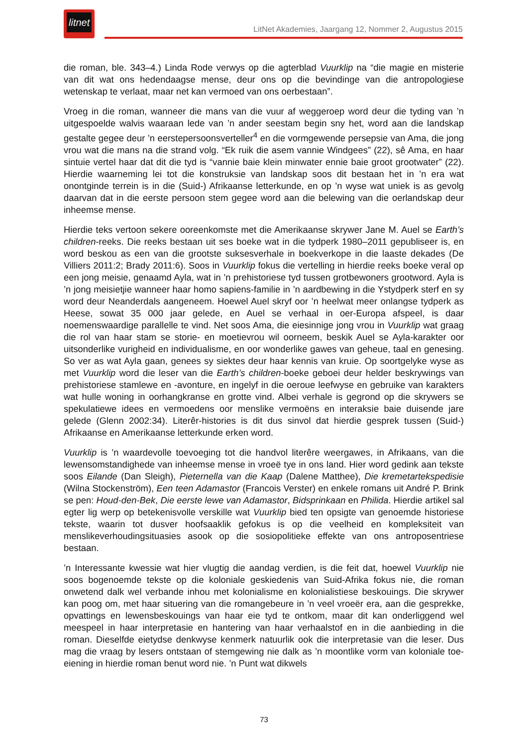litnet
LitNet Akademies, Jaargang 12, Nommer 2, Augustus 2015
die roman, ble. 343–4.) Linda Rode verwys op die agterblad Vuurklip na “die magie en misterie van dit wat ons hedendaagse mense, deur ons op die bevindinge van die antropologiese wetenskap te verlaat, maar net kan vermoed van ons oerbestaan”.
Vroeg in die roman, wanneer die mans van die vuur af weggeroep word deur die tyding van ’n uitgespoelde walvis waaraan lede van ’n ander seestam begin sny het, word aan die landskap gestalte gegee deur ’n eerstepersoonsverteller<sup>4</sup> en die vormgewende persepsie van Ama, die jong vrou wat die mans na die strand volg. “Ek ruik die asem vannie Windgees” (22), sê Ama, en haar sintuie vertel haar dat dit die tyd is “vannie baie klein minwater ennie baie groot grootwater” (22). Hierdie waarneming lei tot die konstruksie van landskap soos dit bestaan het in ’n era wat onontginde terrein is in die (Suid-) Afrikaanse letterkunde, en op ’n wyse wat uniek is as gevolg daarvan dat in die eerste persoon stem gegee word aan die belewing van die oerlandskap deur inheemse mense.
Hierdie teks vertoon sekere ooreenkomste met die Amerikaanse skrywer Jane M. Auel se Earth’s children-reeks. Die reeks bestaan uit ses boeke wat in die tydperk 1980–2011 gepubliseer is, en word beskou as een van die grootste suksesverhale in boekverkope in die laaste dekades (De Villiers 2011:2; Brady 2011:6). Soos in Vuurklip fokus die vertelling in hierdie reeks boeke veral op een jong meisie, genaamd Ayla, wat in ’n prehistoriese tyd tussen grotbewoners grootword. Ayla is ’n jong meisietjie wanneer haar homo sapiens-familie in ’n aardbewing in die Ystydperk sterf en sy word deur Neanderdals aangeneem. Hoewel Auel skryf oor ’n heelwat meer onlangse tydperk as Heese, sowat 35 000 jaar gelede, en Auel se verhaal in oer-Europa afspeel, is daar noemenswaardige parallelle te vind. Net soos Ama, die eiesinnige jong vrou in Vuurklip wat graag die rol van haar stam se storie- en moetievrou wil oorneem, beskik Auel se Ayla-karakter oor uitsonderlike vurigheid en individualisme, en oor wonderlike gawes van geheue, taal en genesing. So ver as wat Ayla gaan, genees sy siektes deur haar kennis van kruie. Op soortgelyke wyse as met Vuurklip word die leser van die Earth’s children-boeke geboei deur helder beskrywings van prehistoriese stamlewe en -avonture, en ingelyf in die oeroue leefwyse en gebruike van karakters wat hulle woning in oorhangkranse en grotte vind. Albei verhale is gegrond op die skrywers se spekulatiewe idees en vermoedens oor menslike vermoëns en interaksie baie duisende jare gelede (Glenn 2002:34). Literêr-histories is dit dus sinvol dat hierdie gesprek tussen (Suid-) Afrikaanse en Amerikaanse letterkunde erken word.
Vuurklip is ’n waardevolle toevoeging tot die handvol literêre weergawes, in Afrikaans, van die lewensomstandighede van inheemse mense in vroeë tye in ons land. Hier word gedink aan tekste soos Eilande (Dan Sleigh), Pieternella van die Kaap (Dalene Matthee), Die kremetartekspedisie (Wilna Stockenström), Een teen Adamastor (Francois Verster) en enkele romans uit André P. Brink se pen: Houd-den-Bek, Die eerste lewe van Adamastor, Bidsprinkaan en Philida. Hierdie artikel sal egter lig werp op betekenisvolle verskille wat Vuurklip bied ten opsigte van genoemde historiese tekste, waarin tot dusver hoofsaaklik gefokus is op die veelheid en kompleksiteit van menslikeverhoudingsituasies asook op die sosiopolitieke effekte van ons antroposentriese bestaan.
’n Interessante kwessie wat hier vlugtig die aandag verdien, is die feit dat, hoewel Vuurklip nie soos bogenoemde tekste op die koloniale geskiedenis van Suid-Afrika fokus nie, die roman onwetend dalk wel verbande inhou met kolonialisme en kolonialistiese beskouings. Die skrywer kan poog om, met haar situering van die romangebeure in ’n veel vroeër era, aan die gesprekke, opvattings en lewensbeskouings van haar eie tyd te ontkom, maar dit kan onderliggend wel meespeel in haar interpretasie en hantering van haar verhaalstof en in die aanbieding in die roman. Dieselfde eietydse denkwyse kenmerk natuurlik ook die interpretasie van die leser. Dus mag die vraag by lesers ontstaan of stemgewing nie dalk as ’n moontlike vorm van koloniale toe-eiening in hierdie roman benut word nie. ’n Punt wat dikwels
73